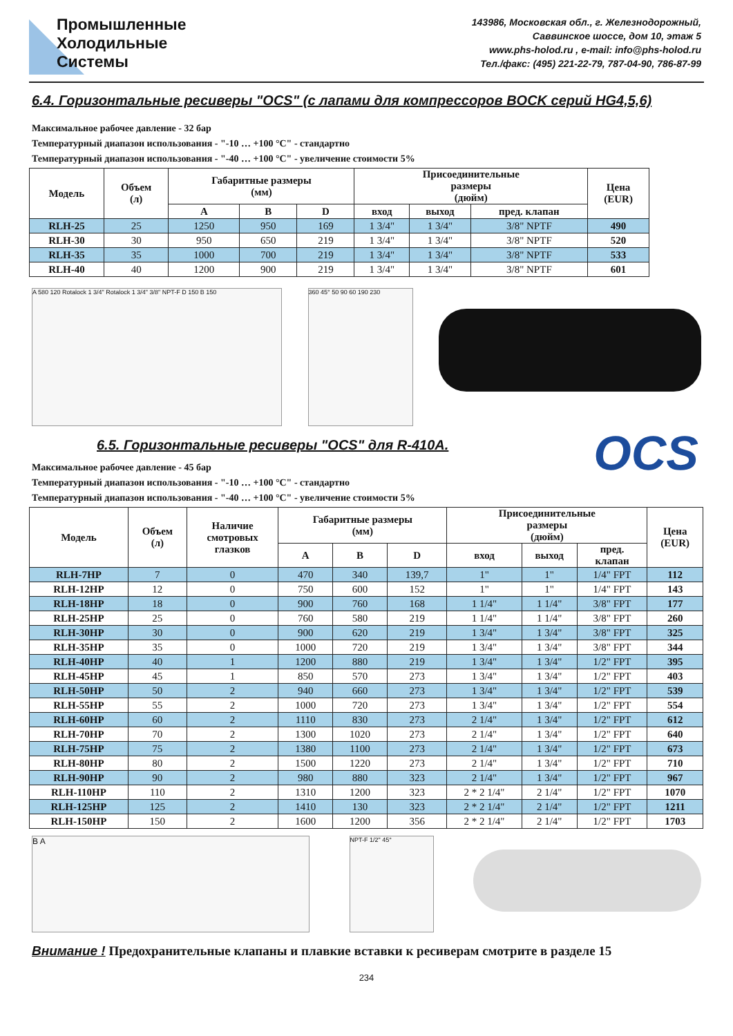Промышленные
Холодильные
Системы
143986, Московская обл., г. Железнодорожный,
Саввинское шоссе, дом 10, этаж 5
www.phs-holod.ru , e-mail: info@phs-holod.ru
Тел./факс: (495) 221-22-79, 787-04-90, 786-87-99
6.4. Горизонтальные ресиверы "OCS" (с лапами для компрессоров BOCK серий HG4,5,6)
Максимальное рабочее давление - 32 бар
Температурный диапазон использования - "-10 … +100 °C" - стандартно
Температурный диапазон использования - "-40 … +100 °C" - увеличение стоимости 5%
| Модель | Объем (л) | Габаритные размеры (мм) | | | Присоединительные размеры (дюйм) | | | Цена (EUR) |
| --- | --- | --- | --- | --- | --- | --- | --- | --- |
| | | A | B | D | вход | выход | пред. клапан | |
| RLH-25 | 25 | 1250 | 950 | 169 | 1 3/4" | 1 3/4" | 3/8" NPTF | 490 |
| RLH-30 | 30 | 950 | 650 | 219 | 1 3/4" | 1 3/4" | 3/8" NPTF | 520 |
| RLH-35 | 35 | 1000 | 700 | 219 | 1 3/4" | 1 3/4" | 3/8" NPTF | 533 |
| RLH-40 | 40 | 1200 | 900 | 219 | 1 3/4" | 1 3/4" | 3/8" NPTF | 601 |
A 580 120 Rotalock 1 3/4" Rotalock 1 3/4" 3/8" NPT-F D 150 B 150 360 45° 50 90 60 190 230
6.5. Горизонтальные ресиверы "OCS" для R-410A.
OCS
Максимальное рабочее давление - 45 бар
Температурный диапазон использования - "-10 … +100 °C" - стандартно
Температурный диапазон использования - "-40 … +100 °C" - увеличение стоимости 5%
| Модель | Объем (л) | Наличие смотровых глазков | Габаритные размеры (мм) | | | Присоединительные размеры (дюйм) | | | Цена (EUR) |
| --- | --- | --- | --- | --- | --- | --- | --- | --- | --- |
| | | | A | B | D | вход | выход | пред. клапан | |
| RLH-7HP | 7 | 0 | 470 | 340 | 139,7 | 1" | 1" | 1/4" FPT | 112 |
| RLH-12HP | 12 | 0 | 750 | 600 | 152 | 1" | 1" | 1/4" FPT | 143 |
| RLH-18HP | 18 | 0 | 900 | 760 | 168 | 1 1/4" | 1 1/4" | 3/8" FPT | 177 |
| RLH-25HP | 25 | 0 | 760 | 580 | 219 | 1 1/4" | 1 1/4" | 3/8" FPT | 260 |
| RLH-30HP | 30 | 0 | 900 | 620 | 219 | 1 3/4" | 1 3/4" | 3/8" FPT | 325 |
| RLH-35HP | 35 | 0 | 1000 | 720 | 219 | 1 3/4" | 1 3/4" | 3/8" FPT | 344 |
| RLH-40HP | 40 | 1 | 1200 | 880 | 219 | 1 3/4" | 1 3/4" | 1/2" FPT | 395 |
| RLH-45HP | 45 | 1 | 850 | 570 | 273 | 1 3/4" | 1 3/4" | 1/2" FPT | 403 |
| RLH-50HP | 50 | 2 | 940 | 660 | 273 | 1 3/4" | 1 3/4" | 1/2" FPT | 539 |
| RLH-55HP | 55 | 2 | 1000 | 720 | 273 | 1 3/4" | 1 3/4" | 1/2" FPT | 554 |
| RLH-60HP | 60 | 2 | 1110 | 830 | 273 | 2 1/4" | 1 3/4" | 1/2" FPT | 612 |
| RLH-70HP | 70 | 2 | 1300 | 1020 | 273 | 2 1/4" | 1 3/4" | 1/2" FPT | 640 |
| RLH-75HP | 75 | 2 | 1380 | 1100 | 273 | 2 1/4" | 1 3/4" | 1/2" FPT | 673 |
| RLH-80HP | 80 | 2 | 1500 | 1220 | 273 | 2 1/4" | 1 3/4" | 1/2" FPT | 710 |
| RLH-90HP | 90 | 2 | 980 | 880 | 323 | 2 1/4" | 1 3/4" | 1/2" FPT | 967 |
| RLH-110HP | 110 | 2 | 1310 | 1200 | 323 | 2 * 2 1/4" | 2 1/4" | 1/2" FPT | 1070 |
| RLH-125HP | 125 | 2 | 1410 | 130 | 323 | 2 * 2 1/4" | 2 1/4" | 1/2" FPT | 1211 |
| RLH-150HP | 150 | 2 | 1600 | 1200 | 356 | 2 * 2 1/4" | 2 1/4" | 1/2" FPT | 1703 |
B A
NPT-F 1/2" 45°
Внимание ! Предохранительные клапаны и плавкие вставки к ресиверам смотрите в разделе 15
234